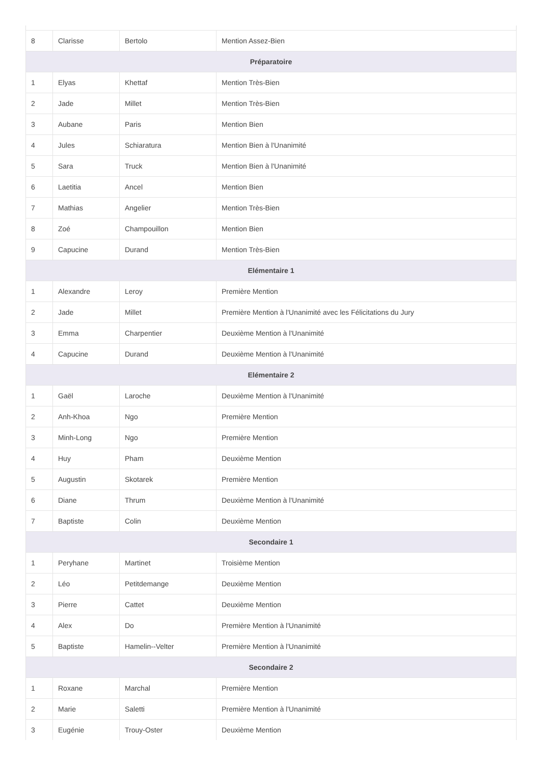| 8 | Clarisse | Bertolo | Mention Assez-Bien |
| Préparatoire | | | |
| 1 | Elyas | Khettaf | Mention Très-Bien |
| 2 | Jade | Millet | Mention Très-Bien |
| 3 | Aubane | Paris | Mention Bien |
| 4 | Jules | Schiaratura | Mention Bien à l'Unanimité |
| 5 | Sara | Truck | Mention Bien à l'Unanimité |
| 6 | Laetitia | Ancel | Mention Bien |
| 7 | Mathias | Angelier | Mention Très-Bien |
| 8 | Zoé | Champouillon | Mention Bien |
| 9 | Capucine | Durand | Mention Très-Bien |
| Elémentaire 1 | | | |
| 1 | Alexandre | Leroy | Première Mention |
| 2 | Jade | Millet | Première Mention à l'Unanimité avec les Félicitations du Jury |
| 3 | Emma | Charpentier | Deuxième Mention à l'Unanimité |
| 4 | Capucine | Durand | Deuxième Mention à l'Unanimité |
| Elémentaire 2 | | | |
| 1 | Gaël | Laroche | Deuxième Mention à l'Unanimité |
| 2 | Anh-Khoa | Ngo | Première Mention |
| 3 | Minh-Long | Ngo | Première Mention |
| 4 | Huy | Pham | Deuxième Mention |
| 5 | Augustin | Skotarek | Première Mention |
| 6 | Diane | Thrum | Deuxième Mention à l'Unanimité |
| 7 | Baptiste | Colin | Deuxième Mention |
| Secondaire 1 | | | |
| 1 | Peryhane | Martinet | Troisième Mention |
| 2 | Léo | Petitdemange | Deuxième Mention |
| 3 | Pierre | Cattet | Deuxième Mention |
| 4 | Alex | Do | Première Mention à l'Unanimité |
| 5 | Baptiste | Hamelin--Velter | Première Mention à l'Unanimité |
| Secondaire 2 | | | |
| 1 | Roxane | Marchal | Première Mention |
| 2 | Marie | Saletti | Première Mention à l'Unanimité |
| 3 | Eugénie | Trouy-Oster | Deuxième Mention |